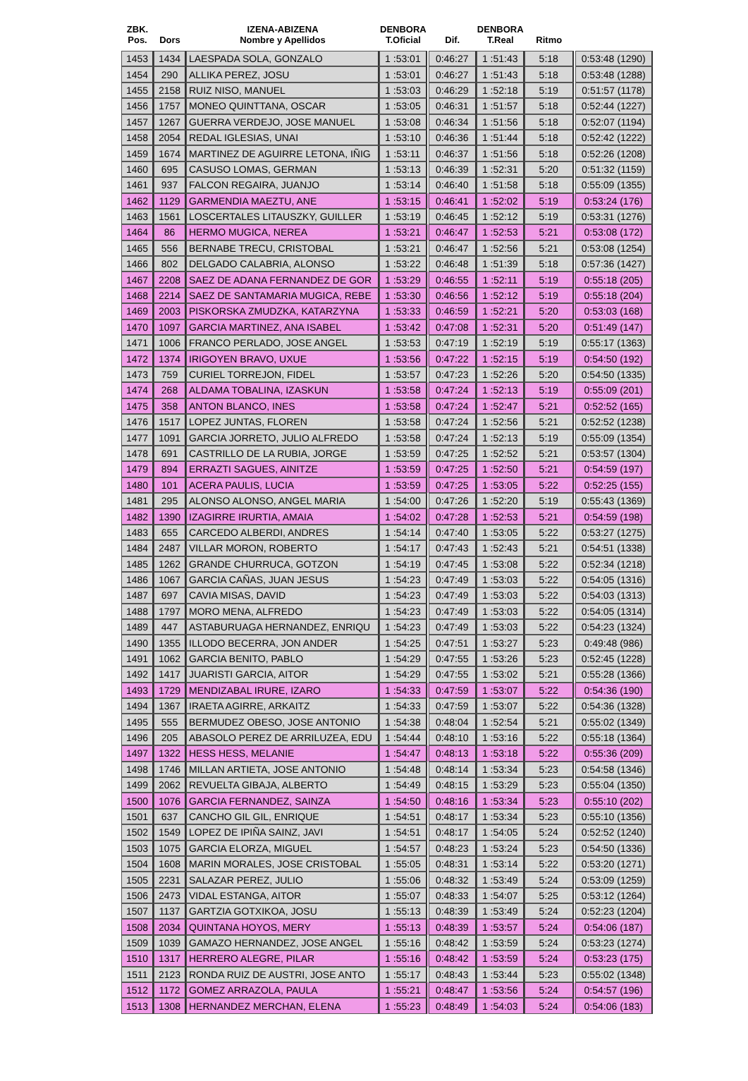| ZBK. Pos. | Dors | IZENA-ABIZENA Nombre y Apellidos | DENBORA T.Oficial | | Dif. | DENBORA T.Real | Ritmo | | |
| --- | --- | --- | --- | --- | --- | --- | --- | --- | --- |
| 1453 | 1434 | LAESPADA SOLA, GONZALO | 1 :53:01 | | 0:46:27 | 1 :51:43 | 5:18 | | 0:53:48 (1290) |
| 1454 | 290 | ALLIKA PEREZ, JOSU | 1 :53:01 | | 0:46:27 | 1 :51:43 | 5:18 | | 0:53:48 (1288) |
| 1455 | 2158 | RUIZ NISO, MANUEL | 1 :53:03 | | 0:46:29 | 1 :52:18 | 5:19 | | 0:51:57 (1178) |
| 1456 | 1757 | MONEO QUINTTANA, OSCAR | 1 :53:05 | | 0:46:31 | 1 :51:57 | 5:18 | | 0:52:44 (1227) |
| 1457 | 1267 | GUERRA VERDEJO, JOSE MANUEL | 1 :53:08 | | 0:46:34 | 1 :51:56 | 5:18 | | 0:52:07 (1194) |
| 1458 | 2054 | REDAL IGLESIAS, UNAI | 1 :53:10 | | 0:46:36 | 1 :51:44 | 5:18 | | 0:52:42 (1222) |
| 1459 | 1674 | MARTINEZ DE AGUIRRE LETONA, IÑIG | 1 :53:11 | | 0:46:37 | 1 :51:56 | 5:18 | | 0:52:26 (1208) |
| 1460 | 695 | CASUSO LOMAS, GERMAN | 1 :53:13 | | 0:46:39 | 1 :52:31 | 5:20 | | 0:51:32 (1159) |
| 1461 | 937 | FALCON REGAIRA, JUANJO | 1 :53:14 | | 0:46:40 | 1 :51:58 | 5:18 | | 0:55:09 (1355) |
| 1462 | 1129 | GARMENDIA MAEZTU, ANE | 1 :53:15 | | 0:46:41 | 1 :52:02 | 5:19 | | 0:53:24 (176) |
| 1463 | 1561 | LOSCERTALES LITAUSZKY, GUILLER | 1 :53:19 | | 0:46:45 | 1 :52:12 | 5:19 | | 0:53:31 (1276) |
| 1464 | 86 | HERMO MUGICA, NEREA | 1 :53:21 | | 0:46:47 | 1 :52:53 | 5:21 | | 0:53:08 (172) |
| 1465 | 556 | BERNABE TRECU, CRISTOBAL | 1 :53:21 | | 0:46:47 | 1 :52:56 | 5:21 | | 0:53:08 (1254) |
| 1466 | 802 | DELGADO CALABRIA, ALONSO | 1 :53:22 | | 0:46:48 | 1 :51:39 | 5:18 | | 0:57:36 (1427) |
| 1467 | 2208 | SAEZ DE ADANA FERNANDEZ DE GOR | 1 :53:29 | | 0:46:55 | 1 :52:11 | 5:19 | | 0:55:18 (205) |
| 1468 | 2214 | SAEZ DE SANTAMARIA MUGICA, REBE | 1 :53:30 | | 0:46:56 | 1 :52:12 | 5:19 | | 0:55:18 (204) |
| 1469 | 2003 | PISKORSKA ZMUDZKA, KATARZYNA | 1 :53:33 | | 0:46:59 | 1 :52:21 | 5:20 | | 0:53:03 (168) |
| 1470 | 1097 | GARCIA MARTINEZ, ANA ISABEL | 1 :53:42 | | 0:47:08 | 1 :52:31 | 5:20 | | 0:51:49 (147) |
| 1471 | 1006 | FRANCO PERLADO, JOSE ANGEL | 1 :53:53 | | 0:47:19 | 1 :52:19 | 5:19 | | 0:55:17 (1363) |
| 1472 | 1374 | IRIGOYEN BRAVO, UXUE | 1 :53:56 | | 0:47:22 | 1 :52:15 | 5:19 | | 0:54:50 (192) |
| 1473 | 759 | CURIEL TORREJON, FIDEL | 1 :53:57 | | 0:47:23 | 1 :52:26 | 5:20 | | 0:54:50 (1335) |
| 1474 | 268 | ALDAMA TOBALINA, IZASKUN | 1 :53:58 | | 0:47:24 | 1 :52:13 | 5:19 | | 0:55:09 (201) |
| 1475 | 358 | ANTON BLANCO, INES | 1 :53:58 | | 0:47:24 | 1 :52:47 | 5:21 | | 0:52:52 (165) |
| 1476 | 1517 | LOPEZ JUNTAS, FLOREN | 1 :53:58 | | 0:47:24 | 1 :52:56 | 5:21 | | 0:52:52 (1238) |
| 1477 | 1091 | GARCIA JORRETO, JULIO ALFREDO | 1 :53:58 | | 0:47:24 | 1 :52:13 | 5:19 | | 0:55:09 (1354) |
| 1478 | 691 | CASTRILLO DE LA RUBIA, JORGE | 1 :53:59 | | 0:47:25 | 1 :52:52 | 5:21 | | 0:53:57 (1304) |
| 1479 | 894 | ERRAZTI SAGUES, AINITZE | 1 :53:59 | | 0:47:25 | 1 :52:50 | 5:21 | | 0:54:59 (197) |
| 1480 | 101 | ACERA PAULIS, LUCIA | 1 :53:59 | | 0:47:25 | 1 :53:05 | 5:22 | | 0:52:25 (155) |
| 1481 | 295 | ALONSO ALONSO, ANGEL MARIA | 1 :54:00 | | 0:47:26 | 1 :52:20 | 5:19 | | 0:55:43 (1369) |
| 1482 | 1390 | IZAGIRRE IRURTIA, AMAIA | 1 :54:02 | | 0:47:28 | 1 :52:53 | 5:21 | | 0:54:59 (198) |
| 1483 | 655 | CARCEDO ALBERDI, ANDRES | 1 :54:14 | | 0:47:40 | 1 :53:05 | 5:22 | | 0:53:27 (1275) |
| 1484 | 2487 | VILLAR MORON, ROBERTO | 1 :54:17 | | 0:47:43 | 1 :52:43 | 5:21 | | 0:54:51 (1338) |
| 1485 | 1262 | GRANDE CHURRUCA, GOTZON | 1 :54:19 | | 0:47:45 | 1 :53:08 | 5:22 | | 0:52:34 (1218) |
| 1486 | 1067 | GARCIA CAÑAS, JUAN JESUS | 1 :54:23 | | 0:47:49 | 1 :53:03 | 5:22 | | 0:54:05 (1316) |
| 1487 | 697 | CAVIA MISAS, DAVID | 1 :54:23 | | 0:47:49 | 1 :53:03 | 5:22 | | 0:54:03 (1313) |
| 1488 | 1797 | MORO MENA, ALFREDO | 1 :54:23 | | 0:47:49 | 1 :53:03 | 5:22 | | 0:54:05 (1314) |
| 1489 | 447 | ASTABURUAGA HERNANDEZ, ENRIQU | 1 :54:23 | | 0:47:49 | 1 :53:03 | 5:22 | | 0:54:23 (1324) |
| 1490 | 1355 | ILLODO BECERRA, JON ANDER | 1 :54:25 | | 0:47:51 | 1 :53:27 | 5:23 | | 0:49:48 (986) |
| 1491 | 1062 | GARCIA BENITO, PABLO | 1 :54:29 | | 0:47:55 | 1 :53:26 | 5:23 | | 0:52:45 (1228) |
| 1492 | 1417 | JUARISTI GARCIA, AITOR | 1 :54:29 | | 0:47:55 | 1 :53:02 | 5:21 | | 0:55:28 (1366) |
| 1493 | 1729 | MENDIZABAL IRURE, IZARO | 1 :54:33 | | 0:47:59 | 1 :53:07 | 5:22 | | 0:54:36 (190) |
| 1494 | 1367 | IRAETA AGIRRE, ARKAITZ | 1 :54:33 | | 0:47:59 | 1 :53:07 | 5:22 | | 0:54:36 (1328) |
| 1495 | 555 | BERMUDEZ OBESO, JOSE ANTONIO | 1 :54:38 | | 0:48:04 | 1 :52:54 | 5:21 | | 0:55:02 (1349) |
| 1496 | 205 | ABASOLO PEREZ DE ARRILUZEA, EDU | 1 :54:44 | | 0:48:10 | 1 :53:16 | 5:22 | | 0:55:18 (1364) |
| 1497 | 1322 | HESS HESS, MELANIE | 1 :54:47 | | 0:48:13 | 1 :53:18 | 5:22 | | 0:55:36 (209) |
| 1498 | 1746 | MILLAN ARTIETA, JOSE ANTONIO | 1 :54:48 | | 0:48:14 | 1 :53:34 | 5:23 | | 0:54:58 (1346) |
| 1499 | 2062 | REVUELTA GIBAJA, ALBERTO | 1 :54:49 | | 0:48:15 | 1 :53:29 | 5:23 | | 0:55:04 (1350) |
| 1500 | 1076 | GARCIA FERNANDEZ, SAINZA | 1 :54:50 | | 0:48:16 | 1 :53:34 | 5:23 | | 0:55:10 (202) |
| 1501 | 637 | CANCHO GIL GIL, ENRIQUE | 1 :54:51 | | 0:48:17 | 1 :53:34 | 5:23 | | 0:55:10 (1356) |
| 1502 | 1549 | LOPEZ DE IPIÑA SAINZ, JAVI | 1 :54:51 | | 0:48:17 | 1 :54:05 | 5:24 | | 0:52:52 (1240) |
| 1503 | 1075 | GARCIA ELORZA, MIGUEL | 1 :54:57 | | 0:48:23 | 1 :53:24 | 5:23 | | 0:54:50 (1336) |
| 1504 | 1608 | MARIN MORALES, JOSE CRISTOBAL | 1 :55:05 | | 0:48:31 | 1 :53:14 | 5:22 | | 0:53:20 (1271) |
| 1505 | 2231 | SALAZAR PEREZ, JULIO | 1 :55:06 | | 0:48:32 | 1 :53:49 | 5:24 | | 0:53:09 (1259) |
| 1506 | 2473 | VIDAL ESTANGA, AITOR | 1 :55:07 | | 0:48:33 | 1 :54:07 | 5:25 | | 0:53:12 (1264) |
| 1507 | 1137 | GARTZIA GOTXIKOA, JOSU | 1 :55:13 | | 0:48:39 | 1 :53:49 | 5:24 | | 0:52:23 (1204) |
| 1508 | 2034 | QUINTANA HOYOS, MERY | 1 :55:13 | | 0:48:39 | 1 :53:57 | 5:24 | | 0:54:06 (187) |
| 1509 | 1039 | GAMAZO HERNANDEZ, JOSE ANGEL | 1 :55:16 | | 0:48:42 | 1 :53:59 | 5:24 | | 0:53:23 (1274) |
| 1510 | 1317 | HERRERO ALEGRE, PILAR | 1 :55:16 | | 0:48:42 | 1 :53:59 | 5:24 | | 0:53:23 (175) |
| 1511 | 2123 | RONDA RUIZ DE AUSTRI, JOSE ANTO | 1 :55:17 | | 0:48:43 | 1 :53:44 | 5:23 | | 0:55:02 (1348) |
| 1512 | 1172 | GOMEZ ARRAZOLA, PAULA | 1 :55:21 | | 0:48:47 | 1 :53:56 | 5:24 | | 0:54:57 (196) |
| 1513 | 1308 | HERNANDEZ MERCHAN, ELENA | 1 :55:23 | | 0:48:49 | 1 :54:03 | 5:24 | | 0:54:06 (183) |